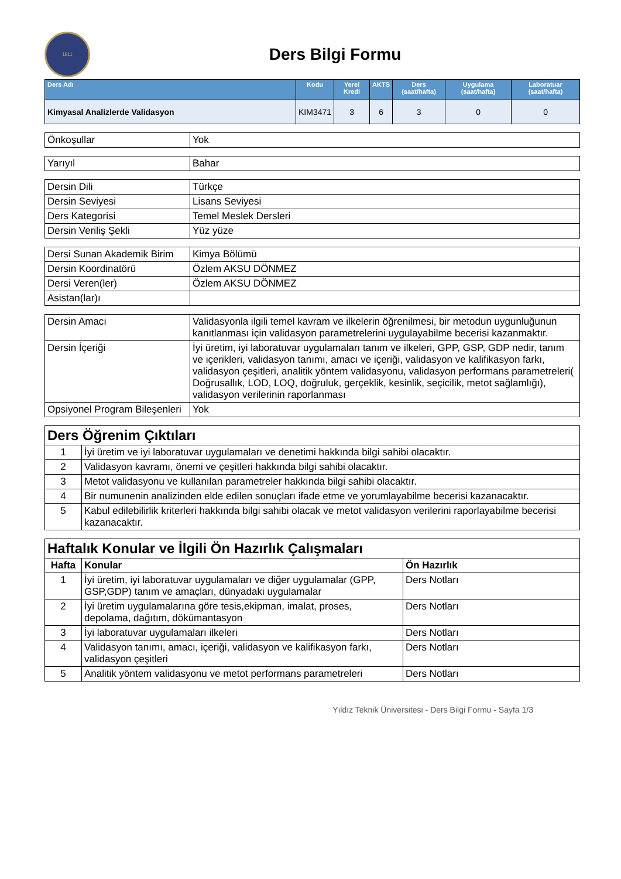1911
Ders Bilgi Formu
| Ders Adı | Kodu | Yerel Kredi | AKTS | Ders (saat/hafta) | Uygulama (saat/hafta) | Laboratuar (saat/hafta) |
| --- | --- | --- | --- | --- | --- | --- |
| Kimyasal Analizlerde Validasyon | KIM3471 | 3 | 6 | 3 | 0 | 0 |
| Önkoşullar | Yok |
| Yarıyıl | Bahar |
| Dersin Dili | Türkçe |
| Dersin Seviyesi | Lisans Seviyesi |
| Ders Kategorisi | Temel Meslek Dersleri |
| Dersin Veriliş Şekli | Yüz yüze |
| Dersi Sunan Akademik Birim | Kimya Bölümü |
| Dersin Koordinatörü | Özlem AKSU DÖNMEZ |
| Dersi Veren(ler) | Özlem AKSU DÖNMEZ |
| Asistan(lar)ı | |
| Dersin Amacı | Validasyonla ilgili temel kavram ve ilkelerin öğrenilmesi, bir metodun uygunluğunun kanıtlanması için validasyon parametrelerini uygulayabilme becerisi kazanmaktır. |
| Dersin İçeriği | İyi üretim, iyi laboratuvar uygulamaları tanım ve ilkeleri, GPP, GSP, GDP nedir, tanım ve içerikleri, validasyon tanımı, amacı ve içeriği, validasyon ve kalifikasyon farkı, validasyon çeşitleri, analitik yöntem validasyonu, validasyon performans parametreleri( Doğrusallık, LOD, LOQ, doğruluk, gerçeklik, kesinlik, seçicilik, metot sağlamlığı), validasyon verilerinin raporlanması |
| Opsiyonel Program Bileşenleri | Yok |
| Ders Öğrenim Çıktıları | |
| --- | --- |
| 1 | İyi üretim ve iyi laboratuvar uygulamaları ve denetimi hakkında bilgi sahibi olacaktır. |
| 2 | Validasyon kavramı, önemi ve çeşitleri hakkında bilgi sahibi olacaktır. |
| 3 | Metot validasyonu ve kullanılan parametreler hakkında bilgi sahibi olacaktır. |
| 4 | Bir numunenin analizinden elde edilen sonuçları ifade etme ve yorumlayabilme becerisi kazanacaktır. |
| 5 | Kabul edilebilirlik kriterleri hakkında bilgi sahibi olacak ve metot validasyon verilerini raporlayabilme becerisi kazanacaktır. |
| Haftalık Konular ve İlgili Ön Hazırlık Çalışmaları | | |
| --- | --- | --- |
| Hafta | Konular | Ön Hazırlık |
| 1 | İyi üretim, iyi laboratuvar uygulamaları ve diğer uygulamalar (GPP, GSP,GDP) tanım ve amaçları, dünyadaki uygulamalar | Ders Notları |
| 2 | İyi üretim uygulamalarına göre tesis,ekipman, imalat, proses, depolama, dağıtım, dökümantasyon | Ders Notları |
| 3 | İyi laboratuvar uygulamaları ilkeleri | Ders Notları |
| 4 | Validasyon tanımı, amacı, içeriği, validasyon ve kalifikasyon farkı, validasyon çeşitleri | Ders Notları |
| 5 | Analitik yöntem validasyonu ve metot performans parametreleri | Ders Notları |
Yıldız Teknik Üniversitesi - Ders Bilgi Formu - Sayfa 1/3